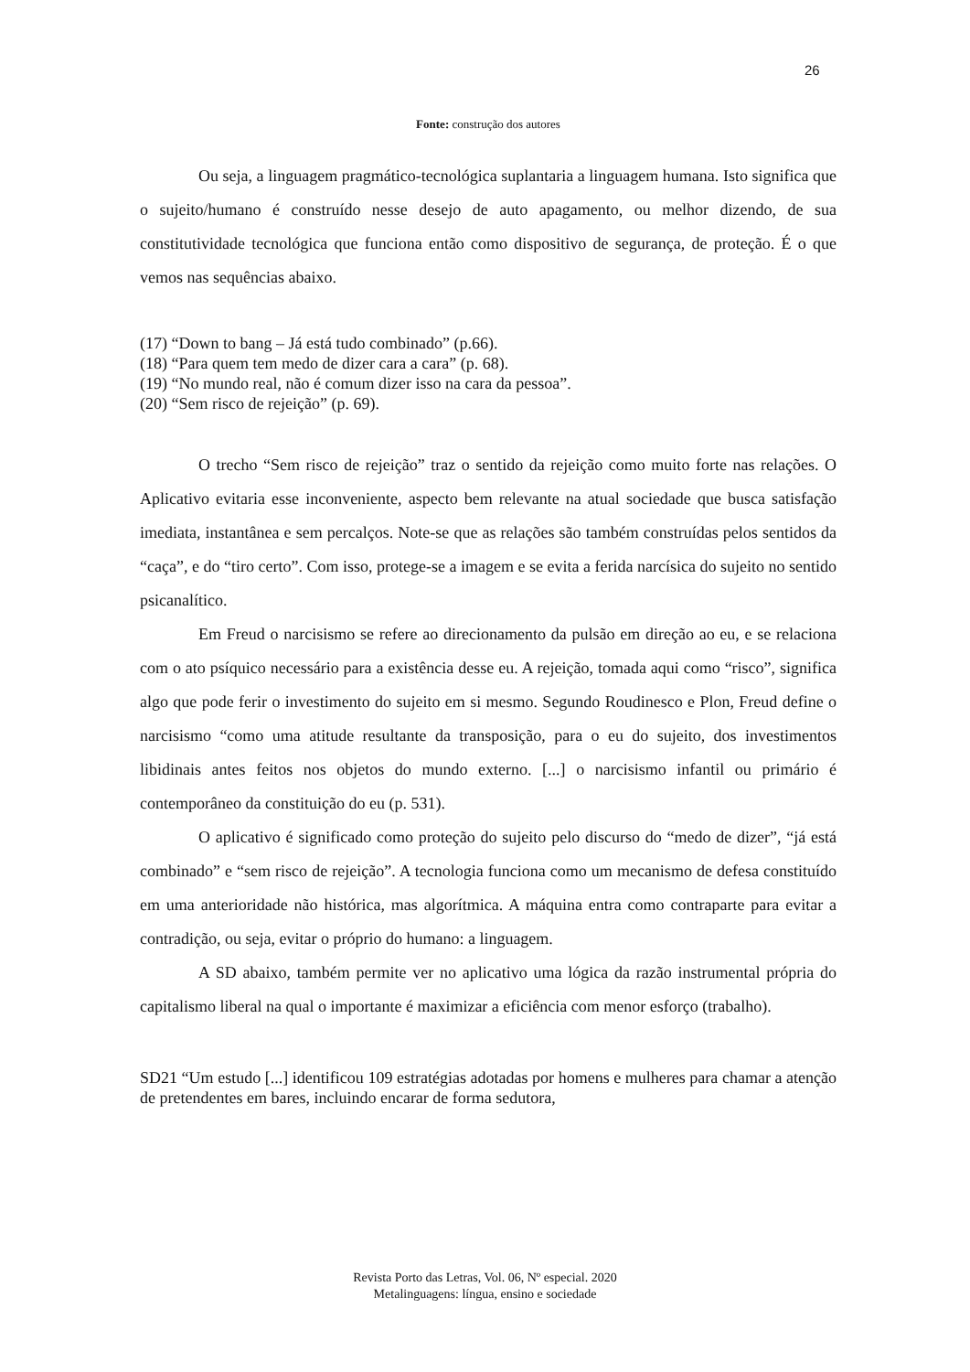26
Fonte: construção dos autores
Ou seja, a linguagem pragmático-tecnológica suplantaria a linguagem humana. Isto significa que o sujeito/humano é construído nesse desejo de auto apagamento, ou melhor dizendo, de sua constitutividade tecnológica que funciona então como dispositivo de segurança, de proteção. É o que vemos nas sequências abaixo.
(17) “Down to bang – Já está tudo combinado” (p.66).
(18) “Para quem tem medo de dizer cara a cara” (p. 68).
(19) “No mundo real, não é comum dizer isso na cara da pessoa”.
(20) “Sem risco de rejeição” (p. 69).
O trecho “Sem risco de rejeição” traz o sentido da rejeição como muito forte nas relações. O Aplicativo evitaria esse inconveniente, aspecto bem relevante na atual sociedade que busca satisfação imediata, instantânea e sem percalços. Note-se que as relações são também construídas pelos sentidos da “caça”, e do “tiro certo”. Com isso, protege-se a imagem e se evita a ferida narcísica do sujeito no sentido psicanalítico.
Em Freud o narcisismo se refere ao direcionamento da pulsão em direção ao eu, e se relaciona com o ato psíquico necessário para a existência desse eu. A rejeição, tomada aqui como “risco”, significa algo que pode ferir o investimento do sujeito em si mesmo. Segundo Roudinesco e Plon, Freud define o narcisismo “como uma atitude resultante da transposição, para o eu do sujeito, dos investimentos libidinais antes feitos nos objetos do mundo externo. [...] o narcisismo infantil ou primário é contemporâneo da constituição do eu (p. 531).
O aplicativo é significado como proteção do sujeito pelo discurso do “medo de dizer”, “já está combinado” e “sem risco de rejeição”. A tecnologia funciona como um mecanismo de defesa constituído em uma anterioridade não histórica, mas algorítmica. A máquina entra como contraparte para evitar a contradição, ou seja, evitar o próprio do humano: a linguagem.
A SD abaixo, também permite ver no aplicativo uma lógica da razão instrumental própria do capitalismo liberal na qual o importante é maximizar a eficiência com menor esforço (trabalho).
SD21 “Um estudo [...] identificou 109 estratégias adotadas por homens e mulheres para chamar a atenção de pretendentes em bares, incluindo encarar de forma sedutora,
Revista Porto das Letras, Vol. 06, Nº especial. 2020
Metalinguagens: língua, ensino e sociedade